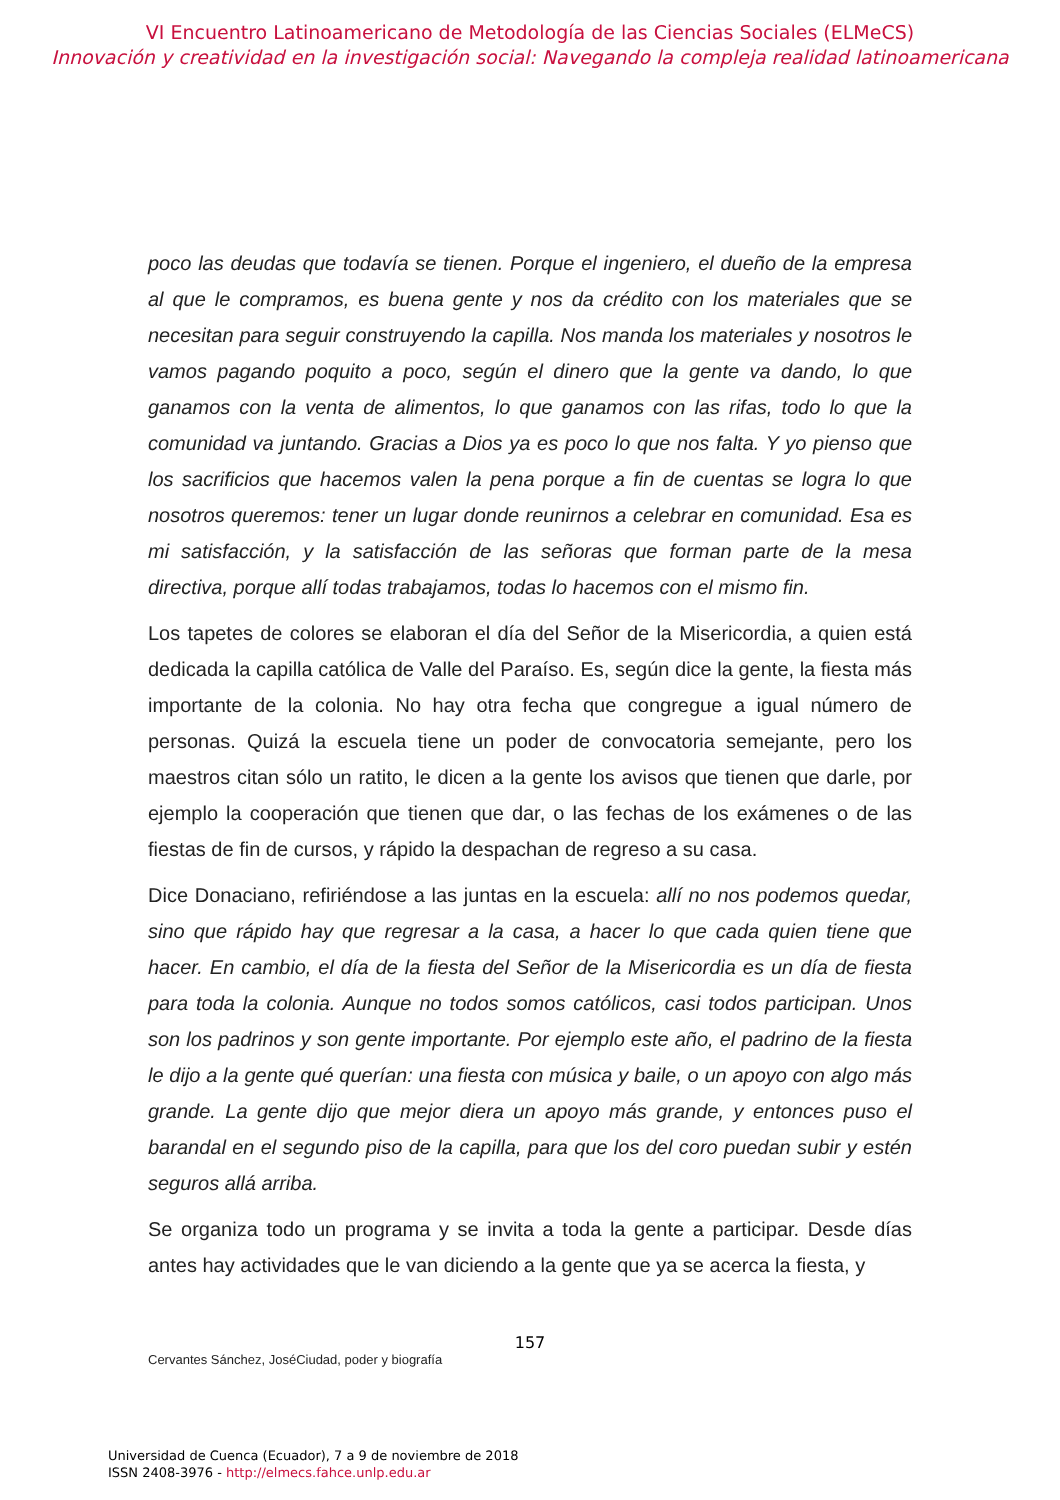VI Encuentro Latinoamericano de Metodología de las Ciencias Sociales (ELMeCS)
Innovación y creatividad en la investigación social: Navegando la compleja realidad latinoamericana
poco las deudas que todavía se tienen. Porque el ingeniero, el dueño de la empresa al que le compramos, es buena gente y nos da crédito con los materiales que se necesitan para seguir construyendo la capilla. Nos manda los materiales y nosotros le vamos pagando poquito a poco, según el dinero que la gente va dando, lo que ganamos con la venta de alimentos, lo que ganamos con las rifas, todo lo que la comunidad va juntando. Gracias a Dios ya es poco lo que nos falta. Y yo pienso que los sacrificios que hacemos valen la pena porque a fin de cuentas se logra lo que nosotros queremos: tener un lugar donde reunirnos a celebrar en comunidad. Esa es mi satisfacción, y la satisfacción de las señoras que forman parte de la mesa directiva, porque allí todas trabajamos, todas lo hacemos con el mismo fin.
Los tapetes de colores se elaboran el día del Señor de la Misericordia, a quien está dedicada la capilla católica de Valle del Paraíso. Es, según dice la gente, la fiesta más importante de la colonia. No hay otra fecha que congregue a igual número de personas. Quizá la escuela tiene un poder de convocatoria semejante, pero los maestros citan sólo un ratito, le dicen a la gente los avisos que tienen que darle, por ejemplo la cooperación que tienen que dar, o las fechas de los exámenes o de las fiestas de fin de cursos, y rápido la despachan de regreso a su casa.
Dice Donaciano, refiriéndose a las juntas en la escuela: allí no nos podemos quedar, sino que rápido hay que regresar a la casa, a hacer lo que cada quien tiene que hacer. En cambio, el día de la fiesta del Señor de la Misericordia es un día de fiesta para toda la colonia. Aunque no todos somos católicos, casi todos participan. Unos son los padrinos y son gente importante. Por ejemplo este año, el padrino de la fiesta le dijo a la gente qué querían: una fiesta con música y baile, o un apoyo con algo más grande. La gente dijo que mejor diera un apoyo más grande, y entonces puso el barandal en el segundo piso de la capilla, para que los del coro puedan subir y estén seguros allá arriba.
Se organiza todo un programa y se invita a toda la gente a participar. Desde días antes hay actividades que le van diciendo a la gente que ya se acerca la fiesta, y
157
Cervantes Sánchez, JoséCiudad, poder y biografía
Universidad de Cuenca (Ecuador), 7 a 9 de noviembre de 2018
ISSN 2408-3976 - http://elmecs.fahce.unlp.edu.ar